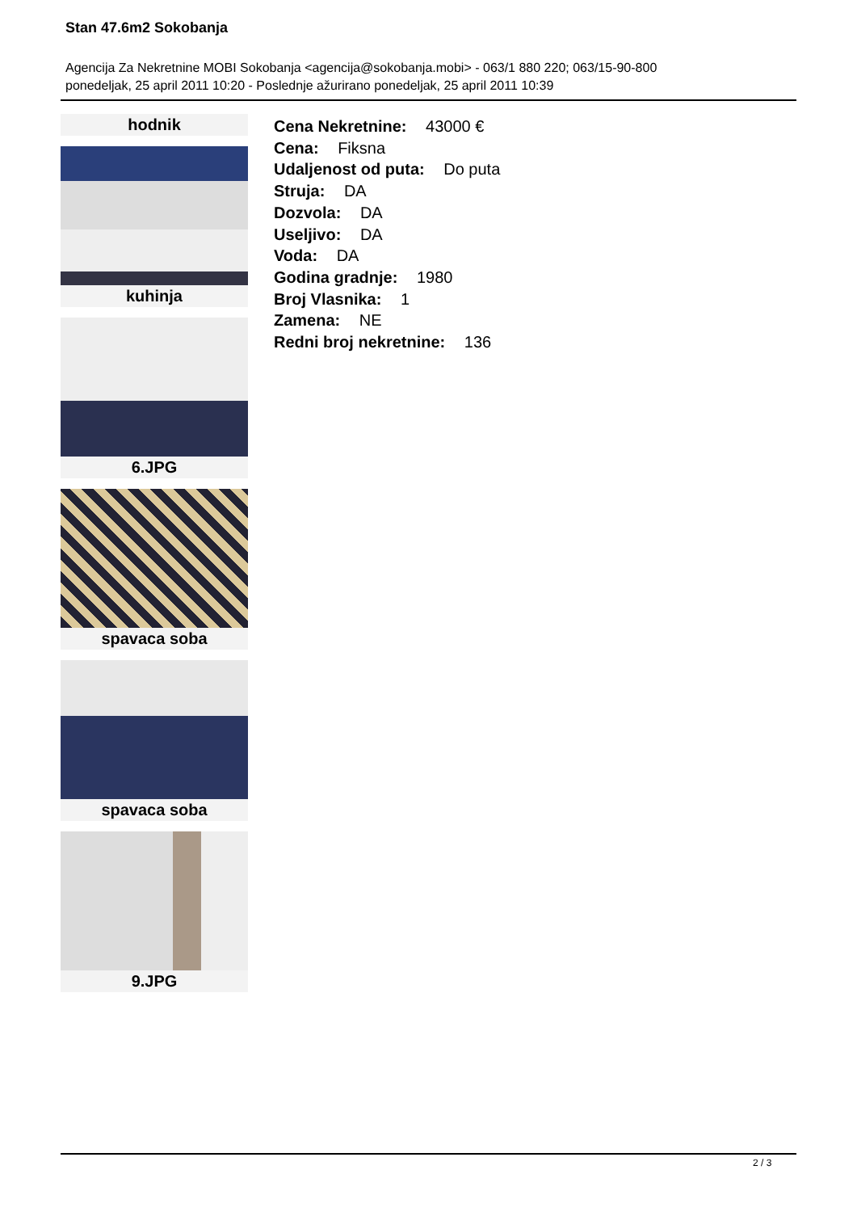Stan 47.6m2 Sokobanja
Agencija Za Nekretnine MOBI Sokobanja <agencija@sokobanja.mobi> - 063/1 880 220; 063/15-90-800
ponedeljak, 25 april 2011 10:20 - Poslednje ažurirano ponedeljak, 25 april 2011 10:39
hodnik
kuhinja
6.JPG
spavaca soba
spavaca soba
9.JPG
Cena Nekretnine: 43000 €
Cena: Fiksna
Udaljenost od puta: Do puta
Struja: DA
Dozvola: DA
Useljivo: DA
Voda: DA
Godina gradnje: 1980
Broj Vlasnika: 1
Zamena: NE
Redni broj nekretnine: 136
2 / 3